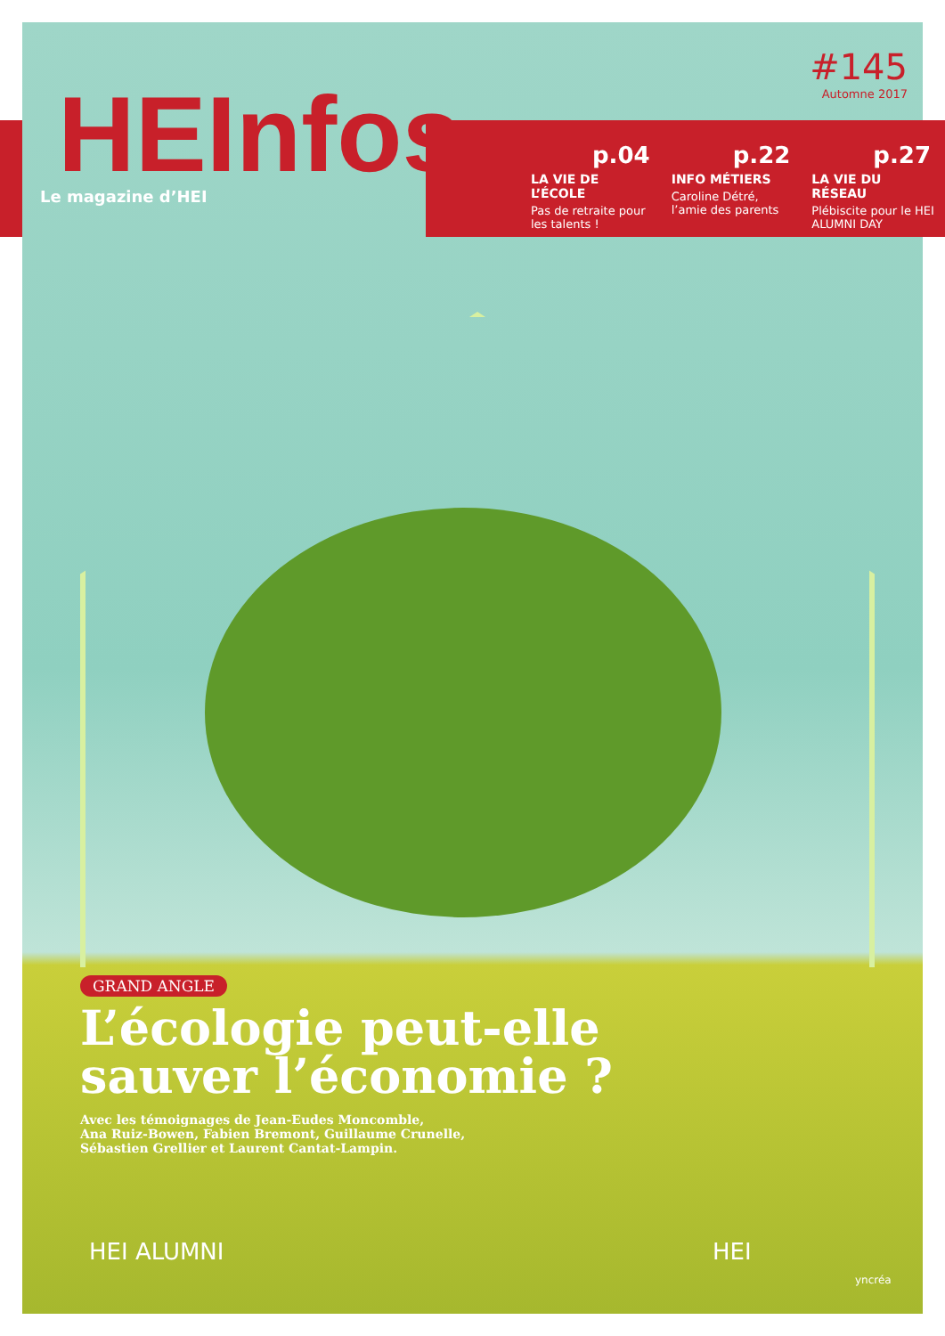#145
Automne 2017
HEInfos
Le magazine d’HEI
p.04
LA VIE DE L’ÉCOLE
Pas de retraite pour les talents !
p.22
INFO MÉTIERS
Caroline Détré, l’amie des parents
p.27
LA VIE DU RÉSEAU
Plébiscite pour le HEI ALUMNI DAY
GRAND ANGLE
L’écologie peut-elle
sauver l’économie ?
Avec les témoignages de Jean-Eudes Moncomble,
Ana Ruiz-Bowen, Fabien Bremont, Guillaume Crunelle,
Sébastien Grellier et Laurent Cantat-Lampin.
HEI ALUMNI HEI
yncréa